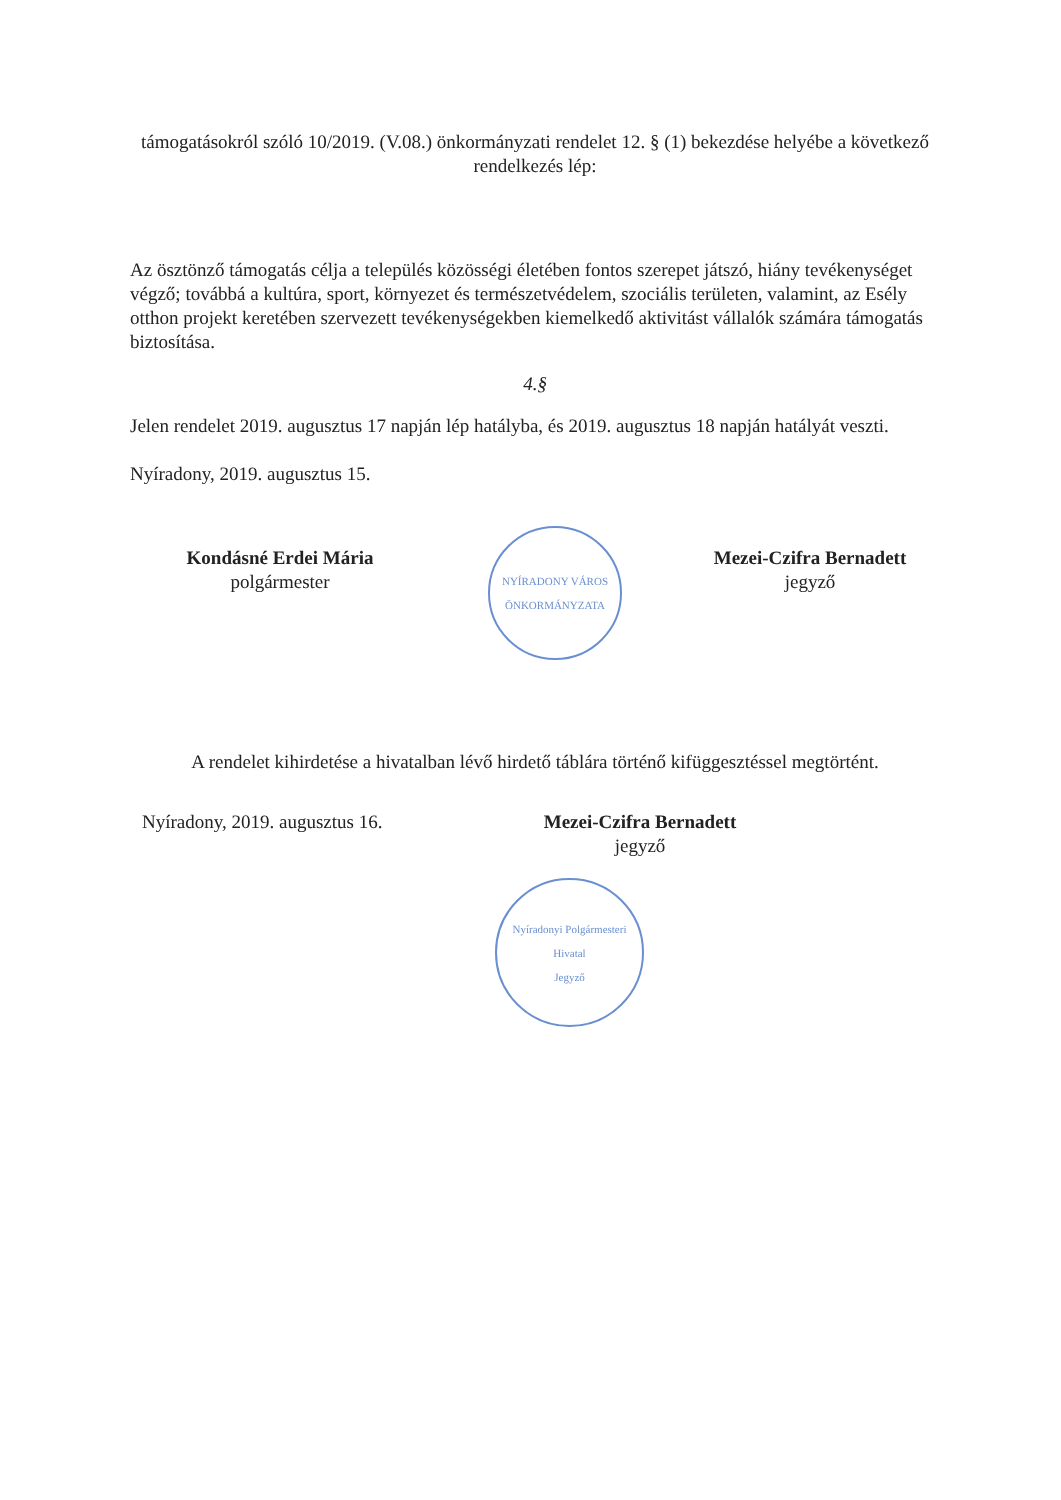támogatásokról szóló 10/2019. (V.08.) önkormányzati rendelet 12. § (1) bekezdése helyébe a következő rendelkezés lép:
Az ösztönző támogatás célja a település közösségi életében fontos szerepet játszó, hiány tevékenységet végző; továbbá a kultúra, sport, környezet és természetvédelem, szociális területen, valamint, az Esély otthon projekt keretében szervezett tevékenységekben kiemelkedő aktivitást vállalók számára támogatás biztosítása.
4.§
Jelen rendelet 2019. augusztus 17 napján lép hatályba, és 2019. augusztus 18 napján hatályát veszti.
Nyíradony, 2019. augusztus 15.
Kondásné Erdei Mária
polgármester
NYÍRADONY VÁROS ÖNKORMÁNYZATA
Mezei-Czifra Bernadett
jegyző
A rendelet kihirdetése a hivatalban lévő hirdető táblára történő kifüggesztéssel megtörtént.
Nyíradony, 2019. augusztus 16.
Mezei-Czifra Bernadett
jegyző
Nyíradonyi Polgármesteri Hivatal
Jegyző